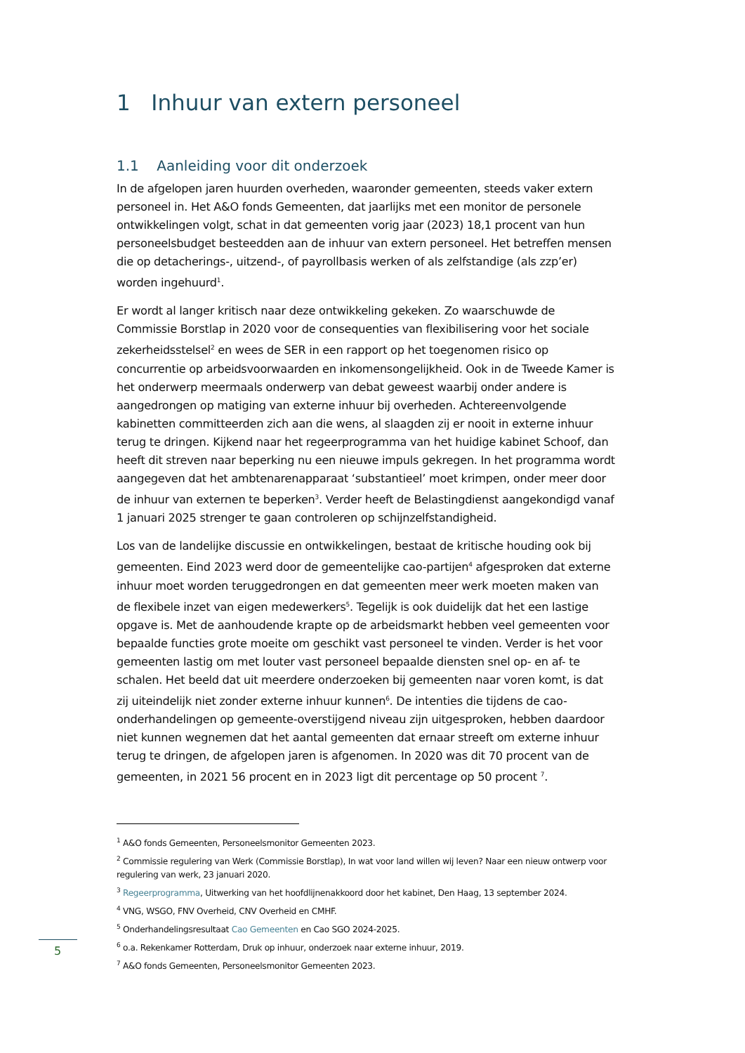1 Inhuur van extern personeel
1.1 Aanleiding voor dit onderzoek
In de afgelopen jaren huurden overheden, waaronder gemeenten, steeds vaker extern personeel in. Het A&O fonds Gemeenten, dat jaarlijks met een monitor de personele ontwikkelingen volgt, schat in dat gemeenten vorig jaar (2023) 18,1 procent van hun personeelsbudget besteedden aan de inhuur van extern personeel. Het betreffen mensen die op detacherings-, uitzend-, of payrollbasis werken of als zelfstandige (als zzp’er) worden ingehuurd<sup>1</sup>.
Er wordt al langer kritisch naar deze ontwikkeling gekeken. Zo waarschuwde de Commissie Borstlap in 2020 voor de consequenties van flexibilisering voor het sociale zekerheidsstelsel<sup>2</sup> en wees de SER in een rapport op het toegenomen risico op concurrentie op arbeidsvoorwaarden en inkomensongelijkheid. Ook in de Tweede Kamer is het onderwerp meermaals onderwerp van debat geweest waarbij onder andere is aangedrongen op matiging van externe inhuur bij overheden. Achtereenvolgende kabinetten committeerden zich aan die wens, al slaagden zij er nooit in externe inhuur terug te dringen. Kijkend naar het regeerprogramma van het huidige kabinet Schoof, dan heeft dit streven naar beperking nu een nieuwe impuls gekregen. In het programma wordt aangegeven dat het ambtenarenapparaat ‘substantieel’ moet krimpen, onder meer door de inhuur van externen te beperken<sup>3</sup>. Verder heeft de Belastingdienst aangekondigd vanaf 1 januari 2025 strenger te gaan controleren op schijnzelfstandigheid.
Los van de landelijke discussie en ontwikkelingen, bestaat de kritische houding ook bij gemeenten. Eind 2023 werd door de gemeentelijke cao-partijen<sup>4</sup> afgesproken dat externe inhuur moet worden teruggedrongen en dat gemeenten meer werk moeten maken van de flexibele inzet van eigen medewerkers<sup>5</sup>. Tegelijk is ook duidelijk dat het een lastige opgave is. Met de aanhoudende krapte op de arbeidsmarkt hebben veel gemeenten voor bepaalde functies grote moeite om geschikt vast personeel te vinden. Verder is het voor gemeenten lastig om met louter vast personeel bepaalde diensten snel op- en af- te schalen. Het beeld dat uit meerdere onderzoeken bij gemeenten naar voren komt, is dat zij uiteindelijk niet zonder externe inhuur kunnen<sup>6</sup>. De intenties die tijdens de cao-onderhandelingen op gemeente-overstijgend niveau zijn uitgesproken, hebben daardoor niet kunnen wegnemen dat het aantal gemeenten dat ernaar streeft om externe inhuur terug te dringen, de afgelopen jaren is afgenomen. In 2020 was dit 70 procent van de gemeenten, in 2021 56 procent en in 2023 ligt dit percentage op 50 procent <sup>7</sup>.
<sup>1</sup> A&O fonds Gemeenten, Personeelsmonitor Gemeenten 2023.
<sup>2</sup> Commissie regulering van Werk (Commissie Borstlap), In wat voor land willen wij leven? Naar een nieuw ontwerp voor regulering van werk, 23 januari 2020.
<sup>3</sup> Regeerprogramma, Uitwerking van het hoofdlijnenakkoord door het kabinet, Den Haag, 13 september 2024.
<sup>4</sup> VNG, WSGO, FNV Overheid, CNV Overheid en CMHF.
<sup>5</sup> Onderhandelingsresultaat Cao Gemeenten en Cao SGO 2024-2025.
<sup>6</sup> o.a. Rekenkamer Rotterdam, Druk op inhuur, onderzoek naar externe inhuur, 2019.
<sup>7</sup> A&O fonds Gemeenten, Personeelsmonitor Gemeenten 2023.
5